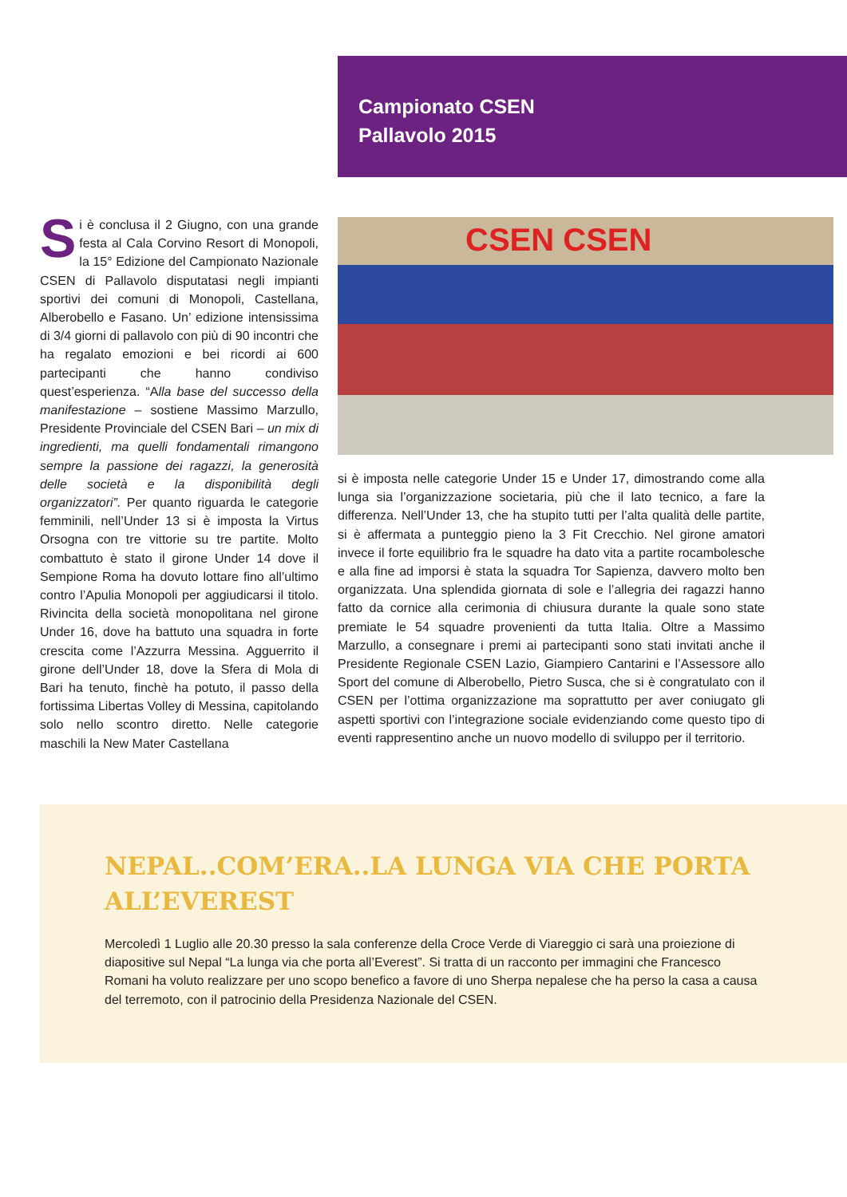Campionato CSEN
Pallavolo 2015
Si è conclusa il 2 Giugno, con una grande festa al Cala Corvino Resort di Monopoli, la 15° Edizione del Campionato Nazionale CSEN di Pallavolo disputatasi negli impianti sportivi dei comuni di Monopoli, Castellana, Alberobello e Fasano. Un’ edizione intensissima di 3/4 giorni di pallavolo con più di 90 incontri che ha regalato emozioni e bei ricordi ai 600 partecipanti che hanno condiviso quest’esperienza. “Alla base del successo della manifestazione – sostiene Massimo Marzullo, Presidente Provinciale del CSEN Bari – un mix di ingredienti, ma quelli fondamentali rimangono sempre la passione dei ragazzi, la generosità delle società e la disponibilità degli organizzatori”. Per quanto riguarda le categorie femminili, nell’Under 13 si è imposta la Virtus Orsogna con tre vittorie su tre partite. Molto combattuto è stato il girone Under 14 dove il Sempione Roma ha dovuto lottare fino all’ultimo contro l’Apulia Monopoli per aggiudicarsi il titolo. Rivincita della società monopolitana nel girone Under 16, dove ha battuto una squadra in forte crescita come l’Azzurra Messina. Agguerrito il girone dell’Under 18, dove la Sfera di Mola di Bari ha tenuto, finchè ha potuto, il passo della fortissima Libertas Volley di Messina, capitolando solo nello scontro diretto. Nelle categorie maschili la New Mater Castellana
CSEN CSEN
si è imposta nelle categorie Under 15 e Under 17, dimostrando come alla lunga sia l’organizzazione societaria, più che il lato tecnico, a fare la differenza. Nell’Under 13, che ha stupito tutti per l’alta qualità delle partite, si è affermata a punteggio pieno la 3 Fit Crecchio. Nel girone amatori invece il forte equilibrio fra le squadre ha dato vita a partite rocambolesche e alla fine ad imporsi è stata la squadra Tor Sapienza, davvero molto ben organizzata. Una splendida giornata di sole e l’allegria dei ragazzi hanno fatto da cornice alla cerimonia di chiusura durante la quale sono state premiate le 54 squadre provenienti da tutta Italia. Oltre a Massimo Marzullo, a consegnare i premi ai partecipanti sono stati invitati anche il Presidente Regionale CSEN Lazio, Giampiero Cantarini e l’Assessore allo Sport del comune di Alberobello, Pietro Susca, che si è congratulato con il CSEN per l’ottima organizzazione ma soprattutto per aver coniugato gli aspetti sportivi con l’integrazione sociale evidenziando come questo tipo di eventi rappresentino anche un nuovo modello di sviluppo per il territorio.
NEPAL..COM’ERA..LA LUNGA VIA CHE PORTA ALL’EVEREST
Mercoledì 1 Luglio alle 20.30 presso la sala conferenze della Croce Verde di Viareggio ci sarà una proiezione di diapositive sul Nepal “La lunga via che porta all’Everest”. Si tratta di un racconto per immagini che Francesco Romani ha voluto realizzare per uno scopo benefico a favore di uno Sherpa nepalese che ha perso la casa a causa del terremoto, con il patrocinio della Presidenza Nazionale del CSEN.